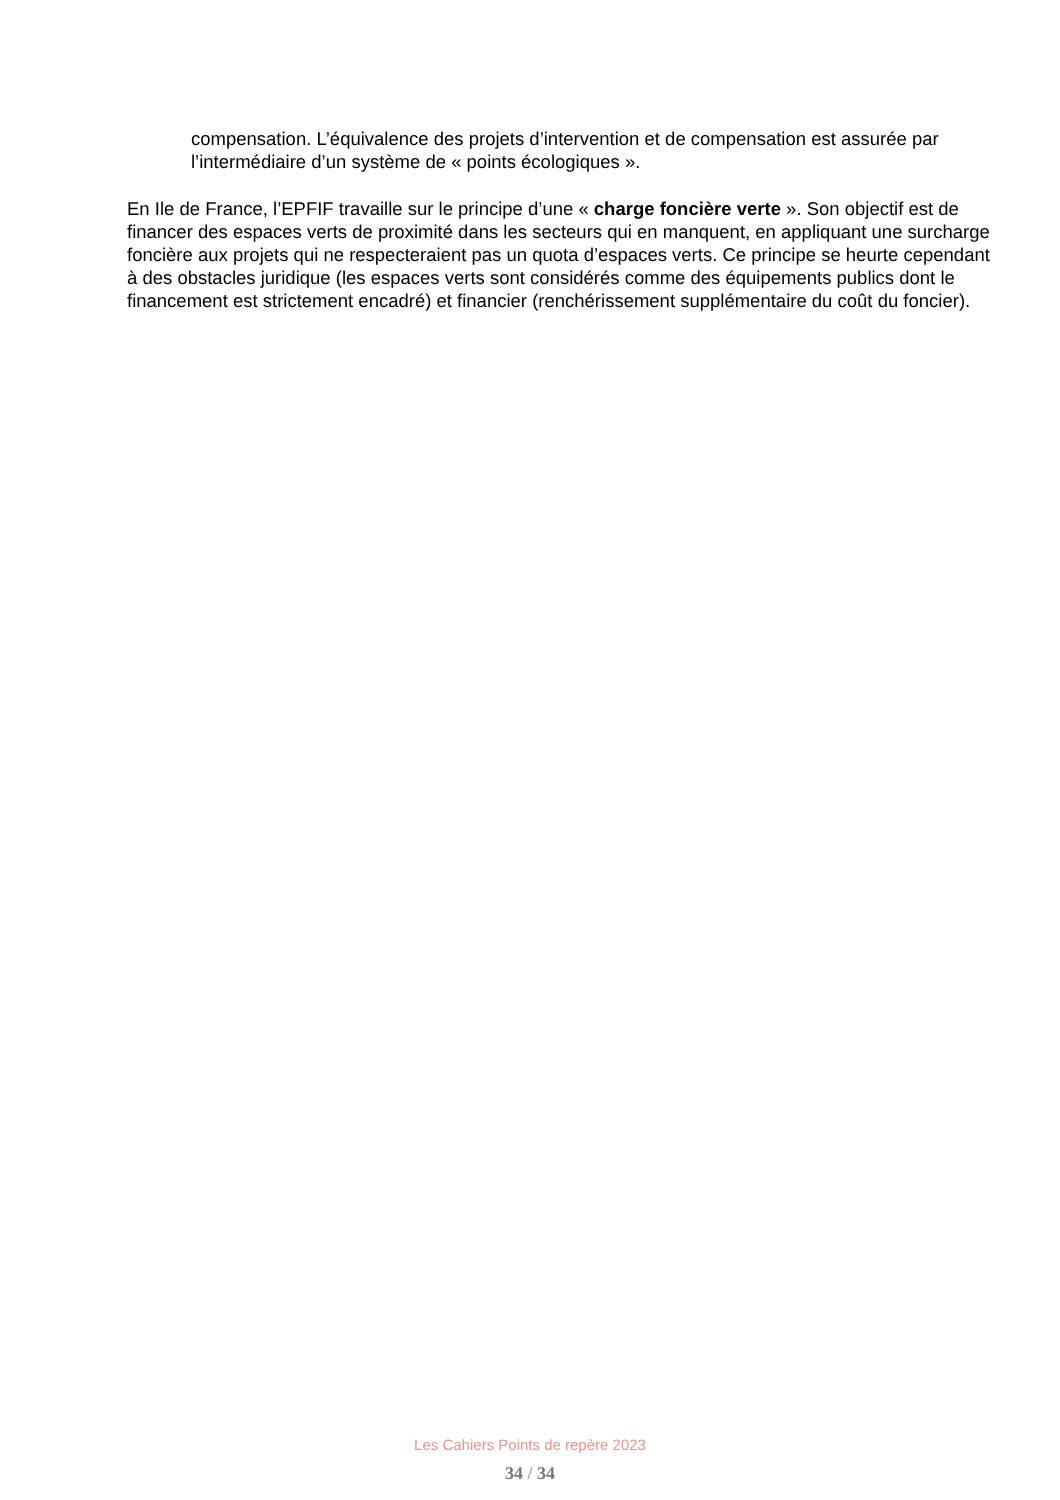compensation. L’équivalence des projets d’intervention et de compensation est assurée par l’intermédiaire d’un système de « points écologiques ».
En Ile de France, l’EPFIF travaille sur le principe d’une « charge foncière verte ». Son objectif est de financer des espaces verts de proximité dans les secteurs qui en manquent, en appliquant une surcharge foncière aux projets qui ne respecteraient pas un quota d’espaces verts. Ce principe se heurte cependant à des obstacles juridique (les espaces verts sont considérés comme des équipements publics dont le financement est strictement encadré) et financier (renchérissement supplémentaire du coût du foncier).
Les Cahiers Points de repère 2023
34 / 34